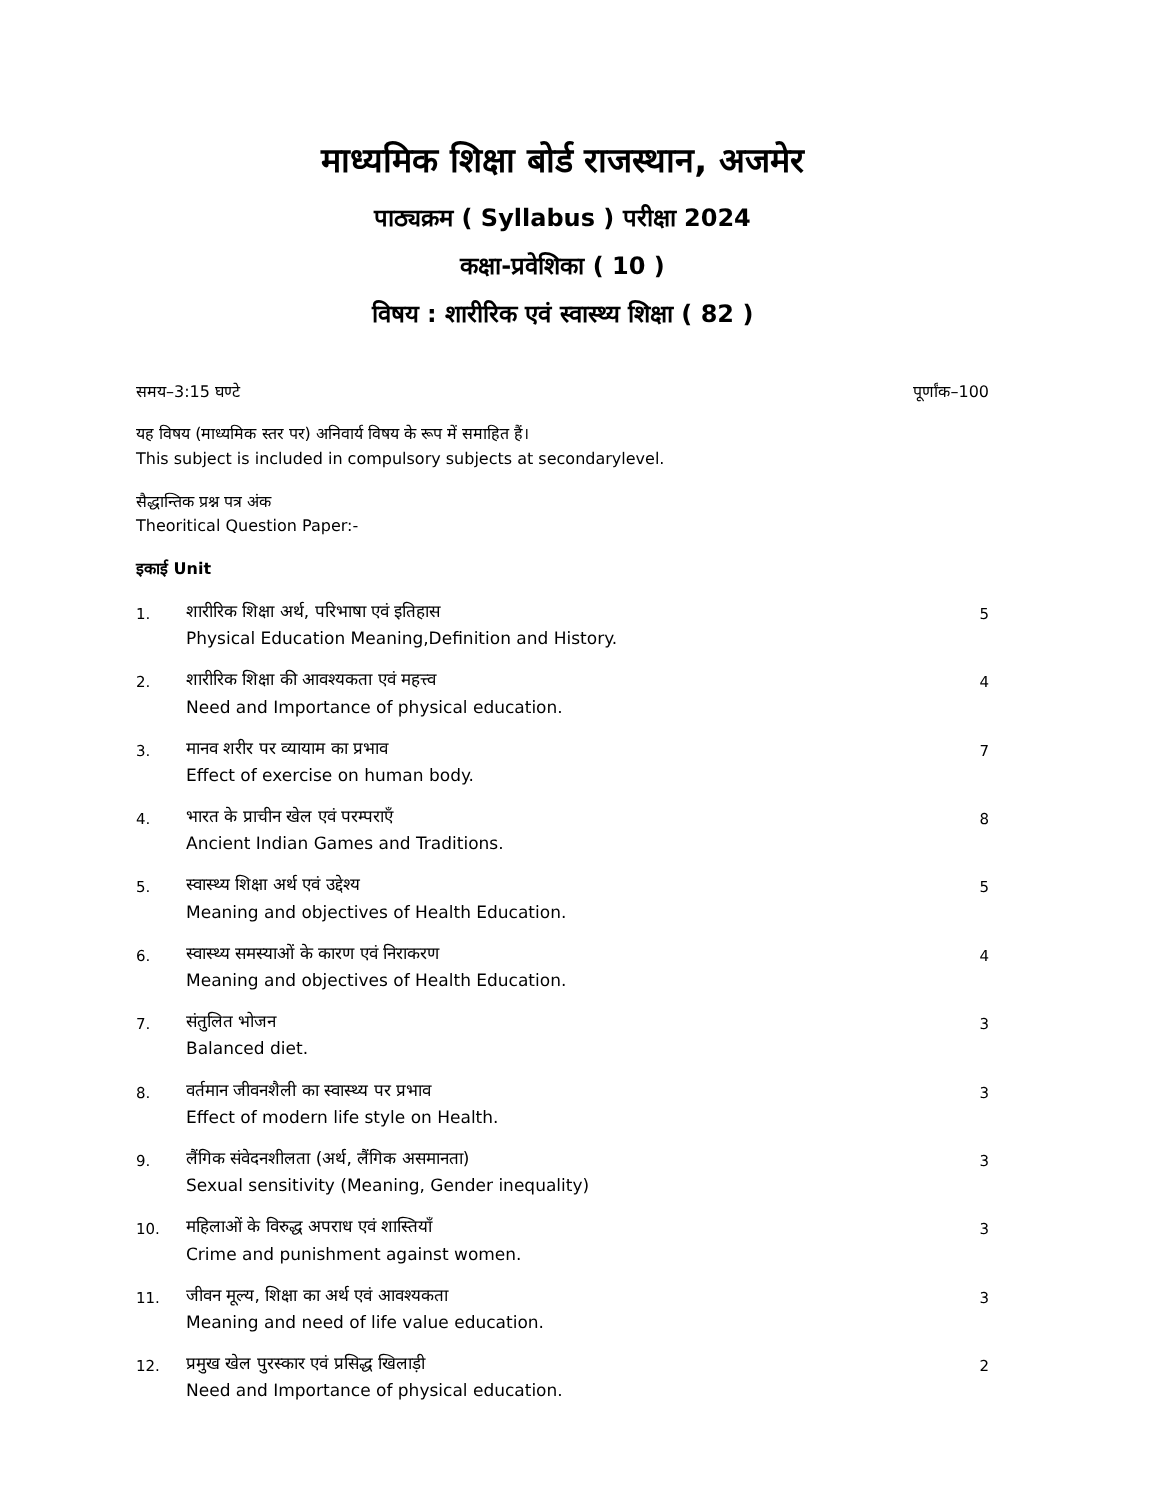माध्यमिक शिक्षा बोर्ड राजस्थान, अजमेर
पाठ्यक्रम ( Syllabus ) परीक्षा 2024
कक्षा-प्रवेशिका ( 10 )
विषय : शारीरिक एवं स्वास्थ्य शिक्षा ( 82 )
समय–3:15 घण्टे पूर्णांक–100
यह विषय (माध्यमिक स्तर पर) अनिवार्य विषय के रूप में समाहित हैं।
This subject is included in compulsory subjects at secondarylevel.
सैद्धान्तिक प्रश्न पत्र अंक
Theoritical Question Paper:-
इकाई Unit
| 1. | शारीरिक शिक्षा अर्थ, परिभाषा एवं इतिहास Physical Education Meaning,Definition and History. | 5 |
| 2. | शारीरिक शिक्षा की आवश्यकता एवं महत्त्व Need and Importance of physical education. | 4 |
| 3. | मानव शरीर पर व्यायाम का प्रभाव Effect of exercise on human body. | 7 |
| 4. | भारत के प्राचीन खेल एवं परम्पराएँ Ancient Indian Games and Traditions. | 8 |
| 5. | स्वास्थ्य शिक्षा अर्थ एवं उद्देश्य Meaning and objectives of Health Education. | 5 |
| 6. | स्वास्थ्य समस्याओं के कारण एवं निराकरण Meaning and objectives of Health Education. | 4 |
| 7. | संतुलित भोजन Balanced diet. | 3 |
| 8. | वर्तमान जीवनशैली का स्वास्थ्य पर प्रभाव Effect of modern life style on Health. | 3 |
| 9. | लैंगिक संवेदनशीलता (अर्थ, लैंगिक असमानता) Sexual sensitivity (Meaning, Gender inequality) | 3 |
| 10. | महिलाओं के विरुद्ध अपराध एवं शास्तियाँ Crime and punishment against women. | 3 |
| 11. | जीवन मूल्य, शिक्षा का अर्थ एवं आवश्यकता Meaning and need of life value education. | 3 |
| 12. | प्रमुख खेल पुरस्कार एवं प्रसिद्ध खिलाड़ी Need and Importance of physical education. | 2 |